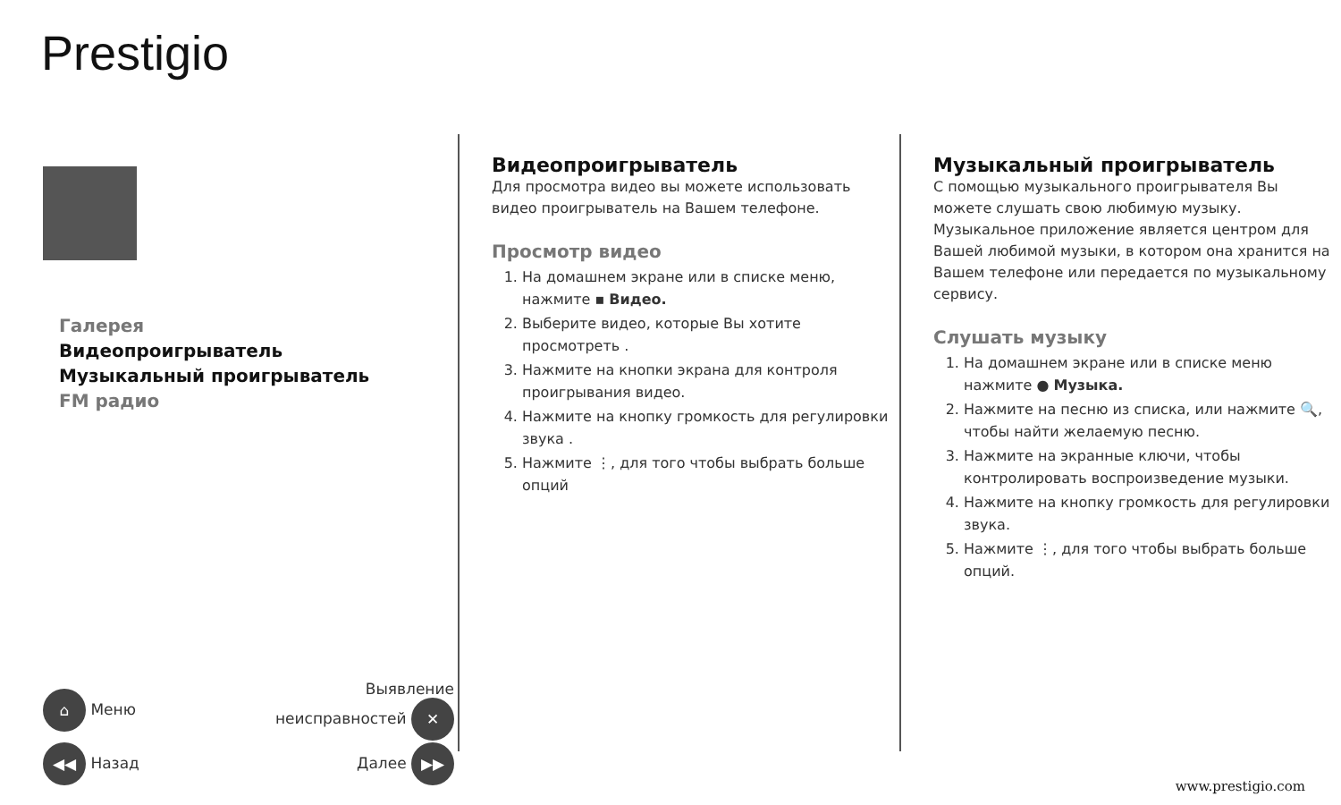Prestigio
Галерея
Видеопроигрыватель
Музыкальный проигрыватель
FM радио
⌂ Меню Выявление
неисправностей ✕
◀◀ Назад Далее ▶▶
Видеопроигрыватель
Для просмотра видео вы можете использовать видео проигрыватель на Вашем телефоне.
Просмотр видео
1. На домашнем экране или в списке меню, нажмите ▪ Видео.
2. Выберите видео, которые Вы хотите просмотреть .
3. Нажмите на кнопки экрана для контроля проигрывания видео.
4. Нажмите на кнопку громкость для регулировки звука .
5. Нажмите ⋮, для того чтобы выбрать больше опций
Музыкальный проигрыватель
С помощью музыкального проигрывателя Вы можете слушать свою любимую музыку. Музыкальное приложение является центром для Вашей любимой музыки, в котором она хранится на Вашем телефоне или передается по музыкальному сервису.
Слушать музыку
1. На домашнем экране или в списке меню нажмите ● Музыка.
2. Нажмите на песню из списка, или нажмите 🔍, чтобы найти желаемую песню.
3. Нажмите на экранные ключи, чтобы контролировать воспроизведение музыки.
4. Нажмите на кнопку громкость для регулировки звука.
5. Нажмите ⋮, для того чтобы выбрать больше опций.
www.prestigio.com